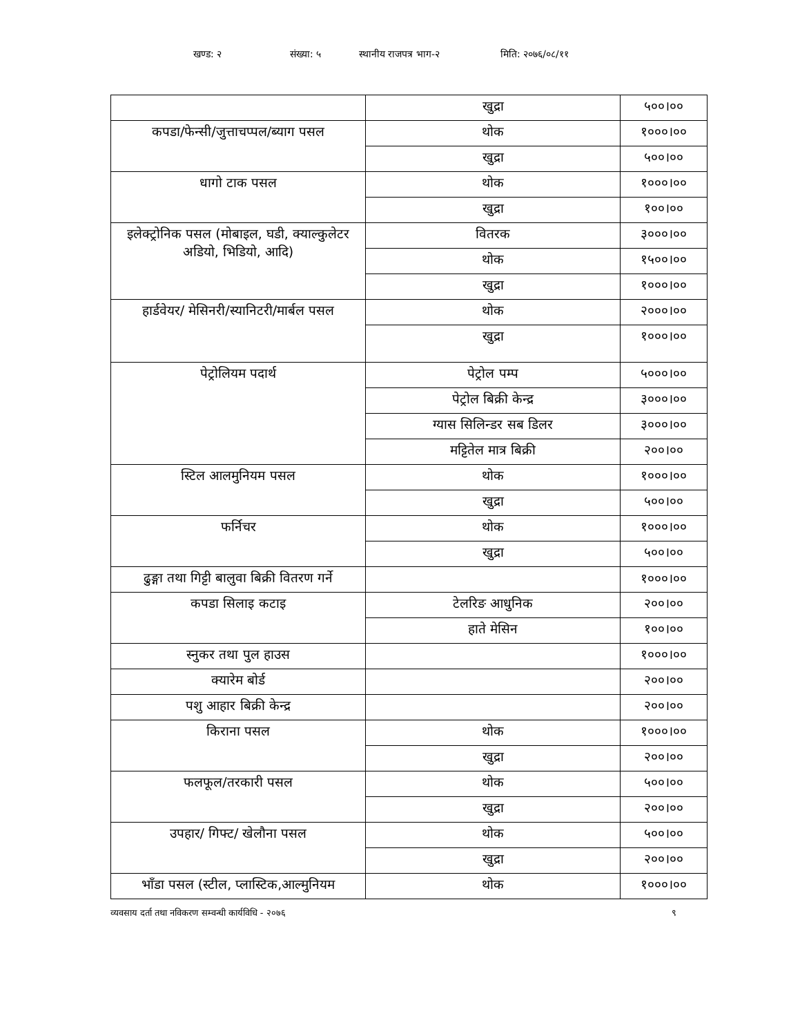खण्ड: २ संख्या: ५ स्थानीय राजपत्र भाग-२ मिति: २०७६/०८/११
| | खुद्रा | ५००।०० |
| कपडा/फेन्सी/जुत्ताचप्पल/ब्याग पसल | थोक | १०००।०० |
| | खुद्रा | ५००।०० |
| धागो टाक पसल | थोक | १०००।०० |
| | खुद्रा | १००।०० |
| इलेक्ट्रोनिक पसल (मोबाइल, घडी, क्याल्कुलेटर अडियो, भिडियो, आदि) | वितरक | ३०००।०० |
| | थोक | १५००।०० |
| | खुद्रा | १०००।०० |
| हार्डवेयर/ मेसिनरी/स्यानिटरी/मार्बल पसल | थोक | २०००।०० |
| | खुद्रा | १०००।०० |
| पेट्रोलियम पदार्थ | पेट्रोल पम्प | ५०००।०० |
| | पेट्रोल बिक्री केन्द्र | ३०००।०० |
| | ग्यास सिलिन्डर सब डिलर | ३०००।०० |
| | मट्टितेल मात्र बिक्री | २००।०० |
| स्टिल आलमुनियम पसल | थोक | १०००।०० |
| | खुद्रा | ५००।०० |
| फर्निचर | थोक | १०००।०० |
| | खुद्रा | ५००।०० |
| ढुङ्गा तथा गिट्टी बालुवा बिक्री वितरण गर्ने | | १०००।०० |
| कपडा सिलाइ कटाइ | टेलरिङ आधुनिक | २००।०० |
| | हाते मेसिन | १००।०० |
| स्नुकर तथा पुल हाउस | | १०००।०० |
| क्यारेम बोर्ड | | २००।०० |
| पशु आहार बिक्री केन्द्र | | २००।०० |
| किराना पसल | थोक | १०००।०० |
| | खुद्रा | २००।०० |
| फलफूल/तरकारी पसल | थोक | ५००।०० |
| | खुद्रा | २००।०० |
| उपहार/ गिफ्ट/ खेलौना पसल | थोक | ५००।०० |
| | खुद्रा | २००।०० |
| भाँडा पसल (स्टील, प्लास्टिक,आल्मुनियम | थोक | १०००।०० |
व्यवसाय दर्ता तथा नविकरण सम्वन्धी कार्यविधि - २०७६ ९